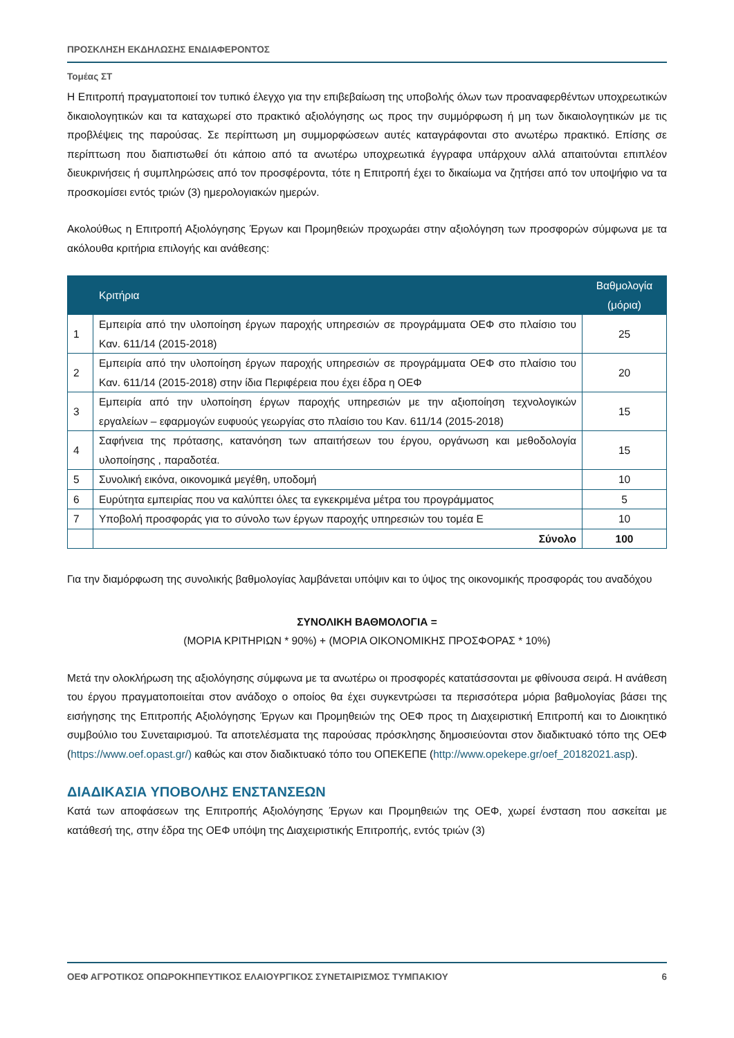ΠΡΟΣΚΛΗΣΗ ΕΚΔΗΛΩΣΗΣ ΕΝΔΙΑΦΕΡΟΝΤΟΣ
Τομέας ΣΤ
Η Επιτροπή πραγματοποιεί τον τυπικό έλεγχο για την επιβεβαίωση της υποβολής όλων των προαναφερθέντων υποχρεωτικών δικαιολογητικών και τα καταχωρεί στο πρακτικό αξιολόγησης ως προς την συμμόρφωση ή μη των δικαιολογητικών με τις προβλέψεις της παρούσας. Σε περίπτωση μη συμμορφώσεων αυτές καταγράφονται στο ανωτέρω πρακτικό. Επίσης σε περίπτωση που διαπιστωθεί ότι κάποιο από τα ανωτέρω υποχρεωτικά έγγραφα υπάρχουν αλλά απαιτούνται επιπλέον διευκρινήσεις ή συμπληρώσεις από τον προσφέροντα, τότε η Επιτροπή έχει το δικαίωμα να ζητήσει από τον υποψήφιο να τα προσκομίσει εντός τριών (3) ημερολογιακών ημερών.
Ακολούθως η Επιτροπή Αξιολόγησης Έργων και Προμηθειών προχωράει στην αξιολόγηση των προσφορών σύμφωνα με τα ακόλουθα κριτήρια επιλογής και ανάθεσης:
| | Κριτήρια | Βαθμολογία (μόρια) |
| --- | --- | --- |
| 1 | Εμπειρία από την υλοποίηση έργων παροχής υπηρεσιών σε προγράμματα ΟΕΦ στο πλαίσιο του Καν. 611/14 (2015-2018) | 25 |
| 2 | Εμπειρία από την υλοποίηση έργων παροχής υπηρεσιών σε προγράμματα ΟΕΦ στο πλαίσιο του Καν. 611/14 (2015-2018) στην ίδια Περιφέρεια που έχει έδρα η ΟΕΦ | 20 |
| 3 | Εμπειρία από την υλοποίηση έργων παροχής υπηρεσιών με την αξιοποίηση τεχνολογικών εργαλείων – εφαρμογών ευφυούς γεωργίας στο πλαίσιο του Καν. 611/14 (2015-2018) | 15 |
| 4 | Σαφήνεια της πρότασης, κατανόηση των απαιτήσεων του έργου, οργάνωση και μεθοδολογία υλοποίησης , παραδοτέα. | 15 |
| 5 | Συνολική εικόνα, οικονομικά μεγέθη, υποδομή | 10 |
| 6 | Ευρύτητα εμπειρίας που να καλύπτει όλες τα εγκεκριμένα μέτρα του προγράμματος | 5 |
| 7 | Υποβολή προσφοράς για το σύνολο των έργων παροχής υπηρεσιών του τομέα Ε | 10 |
| | Σύνολο | 100 |
Για την διαμόρφωση της συνολικής βαθμολογίας λαμβάνεται υπόψιν και το ύψος της οικονομικής προσφοράς του αναδόχου
ΣΥΝΟΛΙΚΗ ΒΑΘΜΟΛΟΓΙΑ =
(ΜΟΡΙΑ ΚΡΙΤΗΡΙΩΝ * 90%) + (ΜΟΡΙΑ ΟΙΚΟΝΟΜΙΚΗΣ ΠΡΟΣΦΟΡΑΣ * 10%)
Μετά την ολοκλήρωση της αξιολόγησης σύμφωνα με τα ανωτέρω οι προσφορές κατατάσσονται με φθίνουσα σειρά. Η ανάθεση του έργου πραγματοποιείται στον ανάδοχο ο οποίος θα έχει συγκεντρώσει τα περισσότερα μόρια βαθμολογίας βάσει της εισήγησης της Επιτροπής Αξιολόγησης Έργων και Προμηθειών της ΟΕΦ προς τη Διαχειριστική Επιτροπή και το Διοικητικό συμβούλιο του Συνεταιρισμού. Τα αποτελέσματα της παρούσας πρόσκλησης δημοσιεύονται στον διαδικτυακό τόπο της ΟΕΦ (https://www.oef.opast.gr/) καθώς και στον διαδικτυακό τόπο του ΟΠΕΚΕΠΕ (http://www.opekepe.gr/oef_20182021.asp).
ΔΙΑΔΙΚΑΣΙΑ ΥΠΟΒΟΛΗΣ ΕΝΣΤΑΝΣΕΩΝ
Κατά των αποφάσεων της Επιτροπής Αξιολόγησης Έργων και Προμηθειών της ΟΕΦ, χωρεί ένσταση που ασκείται με κατάθεσή της, στην έδρα της ΟΕΦ υπόψη της Διαχειριστικής Επιτροπής, εντός τριών (3)
ΟΕΦ ΑΓΡΟΤΙΚΟΣ ΟΠΩΡΟΚΗΠΕΥΤΙΚΟΣ ΕΛΑΙΟΥΡΓΙΚΟΣ ΣΥΝΕΤΑΙΡΙΣΜΟΣ ΤΥΜΠΑΚΙΟΥ 6